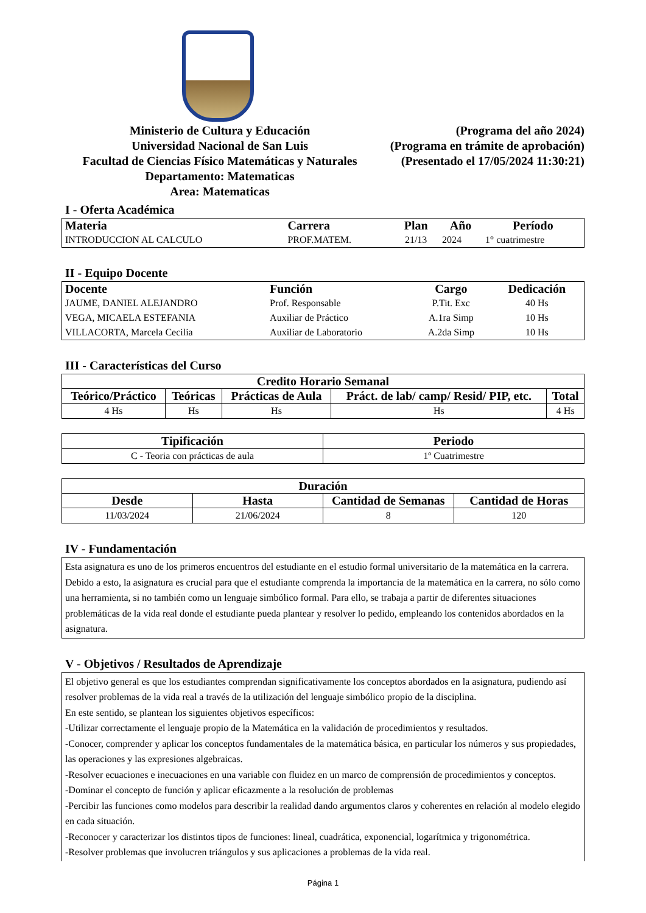Ministerio de Cultura y Educación
Universidad Nacional de San Luis
Facultad de Ciencias Físico Matemáticas y Naturales
Departamento: Matematicas
Area: Matematicas
(Programa del año 2024)
(Programa en trámite de aprobación)
(Presentado el 17/05/2024 11:30:21)
I - Oferta Académica
| Materia | Carrera | Plan | Año | Período |
| --- | --- | --- | --- | --- |
| INTRODUCCION AL CALCULO | PROF.MATEM. | 21/13 | 2024 | 1° cuatrimestre |
II - Equipo Docente
| Docente | Función | Cargo | Dedicación |
| --- | --- | --- | --- |
| JAUME, DANIEL ALEJANDRO | Prof. Responsable | P.Tit. Exc | 40 Hs |
| VEGA, MICAELA ESTEFANIA | Auxiliar de Práctico | A.1ra Simp | 10 Hs |
| VILLACORTA, Marcela Cecilia | Auxiliar de Laboratorio | A.2da Simp | 10 Hs |
III - Características del Curso
| Credito Horario Semanal | | | | |
| --- | --- | --- | --- | --- |
| Teórico/Práctico | Teóricas | Prácticas de Aula | Práct. de lab/ camp/ Resid/ PIP, etc. | Total |
| 4 Hs | Hs | Hs | Hs | 4 Hs |
| Tipificación | Periodo |
| --- | --- |
| C - Teoria con prácticas de aula | 1º Cuatrimestre |
| Duración | | | |
| --- | --- | --- | --- |
| Desde | Hasta | Cantidad de Semanas | Cantidad de Horas |
| 11/03/2024 | 21/06/2024 | 8 | 120 |
IV - Fundamentación
Esta asignatura es uno de los primeros encuentros del estudiante en el estudio formal universitario de la matemática en la carrera. Debido a esto, la asignatura es crucial para que el estudiante comprenda la importancia de la matemática en la carrera, no sólo como una herramienta, si no también como un lenguaje simbólico formal. Para ello, se trabaja a partir de diferentes situaciones problemáticas de la vida real donde el estudiante pueda plantear y resolver lo pedido, empleando los contenidos abordados en la asignatura.
V - Objetivos / Resultados de Aprendizaje
El objetivo general es que los estudiantes comprendan significativamente los conceptos abordados en la asignatura, pudiendo así resolver problemas de la vida real a través de la utilización del lenguaje simbólico propio de la disciplina.
En este sentido, se plantean los siguientes objetivos específicos:
-Utilizar correctamente el lenguaje propio de la Matemática en la validación de procedimientos y resultados.
-Conocer, comprender y aplicar los conceptos fundamentales de la matemática básica, en particular los números y sus propiedades, las operaciones y las expresiones algebraicas.
-Resolver ecuaciones e inecuaciones en una variable con fluidez en un marco de comprensión de procedimientos y conceptos.
-Dominar el concepto de función y aplicar eficazmente a la resolución de problemas
-Percibir las funciones como modelos para describir la realidad dando argumentos claros y coherentes en relación al modelo elegido en cada situación.
-Reconocer y caracterizar los distintos tipos de funciones: lineal, cuadrática, exponencial, logarítmica y trigonométrica.
-Resolver problemas que involucren triángulos y sus aplicaciones a problemas de la vida real.
Página 1